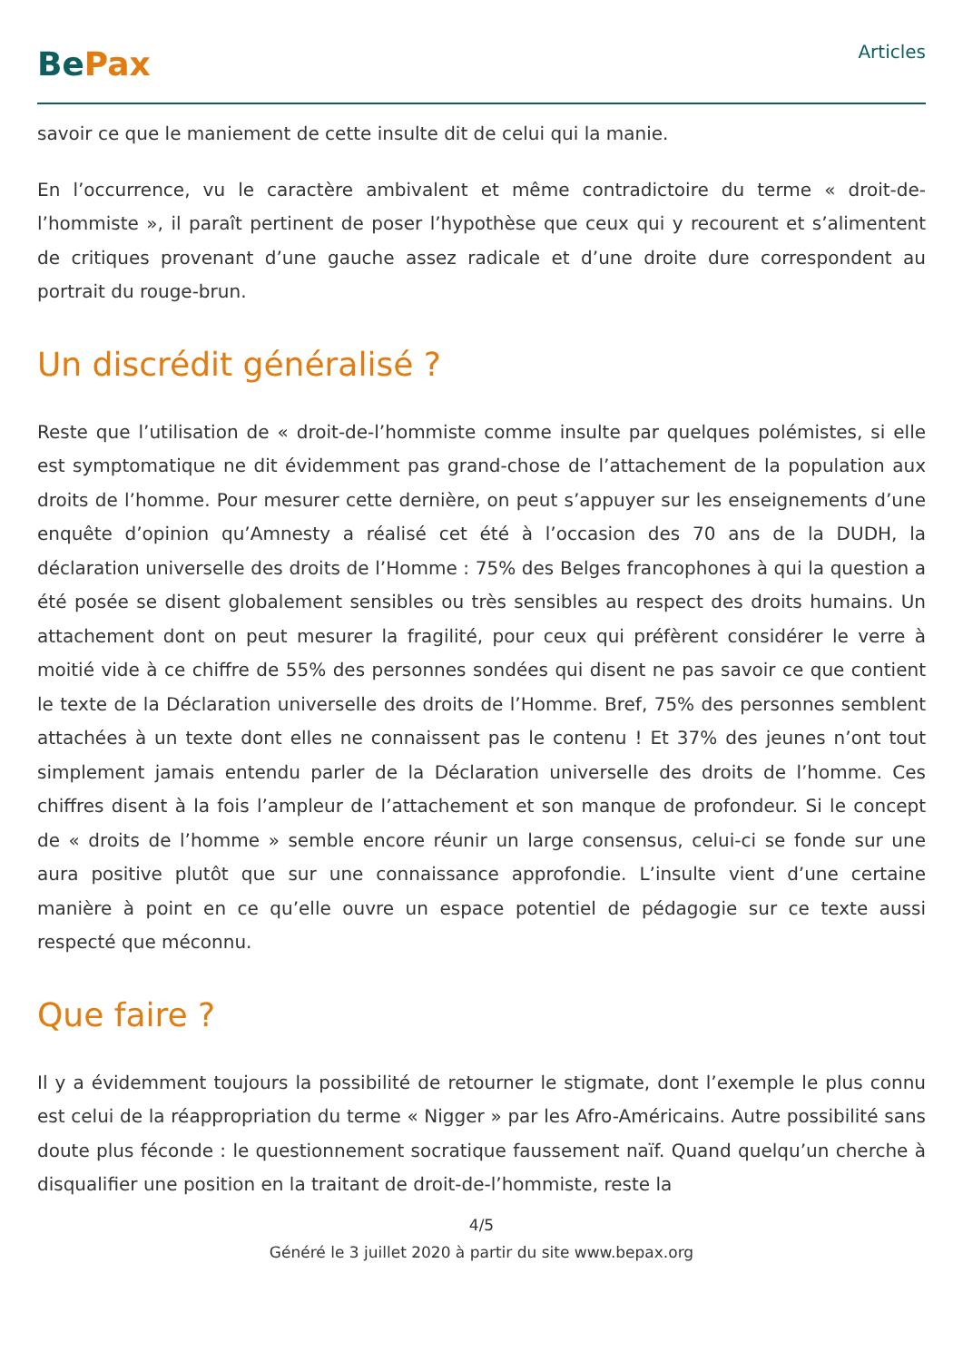BePax
Articles
savoir ce que le maniement de cette insulte dit de celui qui la manie.
En l’occurrence, vu le caractère ambivalent et même contradictoire du terme « droit-de-l’hommiste », il paraît pertinent de poser l’hypothèse que ceux qui y recourent et s’alimentent de critiques provenant d’une gauche assez radicale et d’une droite dure correspondent au portrait du rouge-brun.
Un discrédit généralisé ?
Reste que l’utilisation de « droit-de-l’hommiste comme insulte par quelques polémistes, si elle est symptomatique ne dit évidemment pas grand-chose de l’attachement de la population aux droits de l’homme. Pour mesurer cette dernière, on peut s’appuyer sur les enseignements d’une enquête d’opinion qu’Amnesty a réalisé cet été à l’occasion des 70 ans de la DUDH, la déclaration universelle des droits de l’Homme : 75% des Belges francophones à qui la question a été posée se disent globalement sensibles ou très sensibles au respect des droits humains. Un attachement dont on peut mesurer la fragilité, pour ceux qui préfèrent considérer le verre à moitié vide à ce chiffre de 55% des personnes sondées qui disent ne pas savoir ce que contient le texte de la Déclaration universelle des droits de l’Homme. Bref, 75% des personnes semblent attachées à un texte dont elles ne connaissent pas le contenu ! Et 37% des jeunes n’ont tout simplement jamais entendu parler de la Déclaration universelle des droits de l’homme. Ces chiffres disent à la fois l’ampleur de l’attachement et son manque de profondeur. Si le concept de « droits de l’homme » semble encore réunir un large consensus, celui-ci se fonde sur une aura positive plutôt que sur une connaissance approfondie. L’insulte vient d’une certaine manière à point en ce qu’elle ouvre un espace potentiel de pédagogie sur ce texte aussi respecté que méconnu.
Que faire ?
Il y a évidemment toujours la possibilité de retourner le stigmate, dont l’exemple le plus connu est celui de la réappropriation du terme « Nigger » par les Afro-Américains. Autre possibilité sans doute plus féconde : le questionnement socratique faussement naïf. Quand quelqu’un cherche à disqualifier une position en la traitant de droit-de-l’hommiste, reste la
4/5
Généré le 3 juillet 2020 à partir du site www.bepax.org